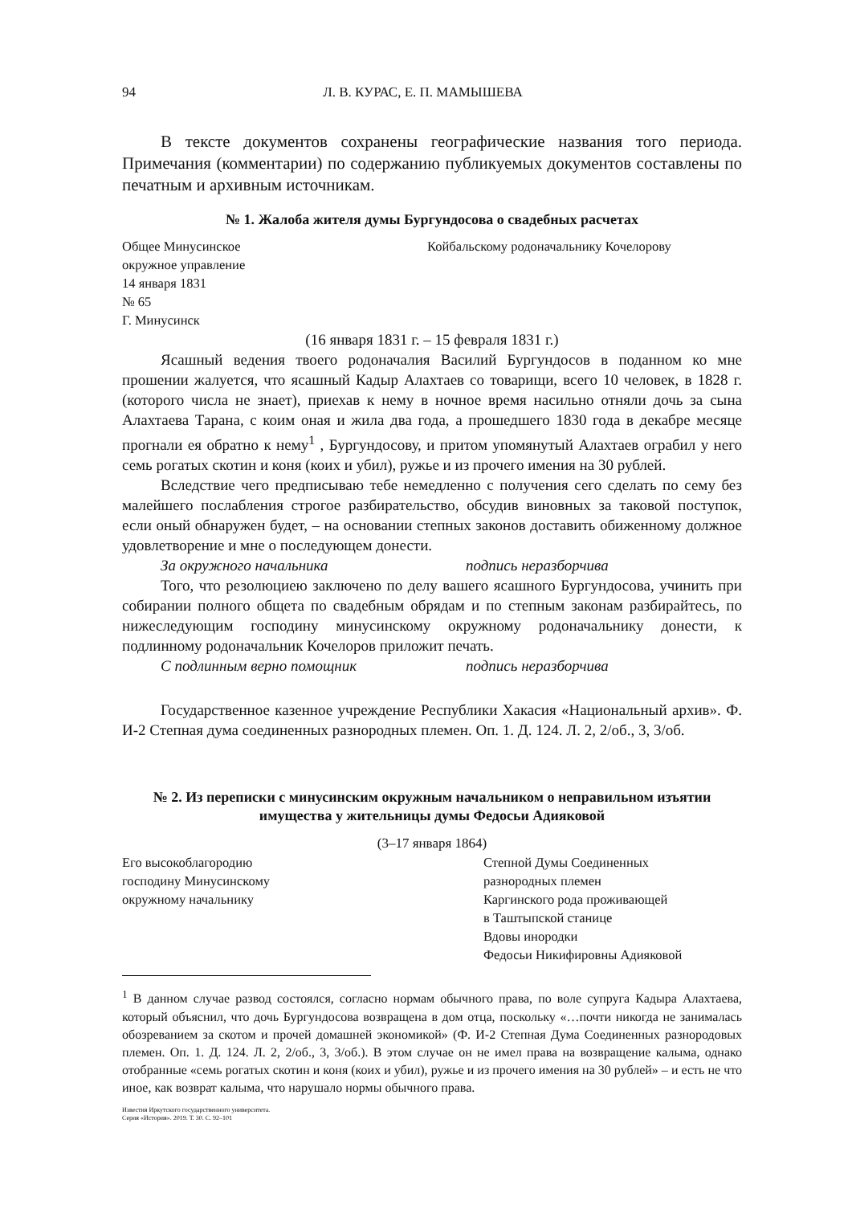94 Л. В. КУРАС, Е. П. МАМЫШЕВА
В тексте документов сохранены географические названия того периода. Примечания (комментарии) по содержанию публикуемых документов составлены по печатным и архивным источникам.
№ 1. Жалоба жителя думы Бургундосова о свадебных расчетах
Общее Минусинское
окружное управление
14 января 1831
№ 65
Г. Минусинск
Койбальскому родоначальнику Кочелорову
(16 января 1831 г. – 15 февраля 1831 г.)
Ясашный ведения твоего родоначалия Василий Бургундосов в поданном ко мне прошении жалуется, что ясашный Кадыр Алахтаев со товарищи, всего 10 человек, в 1828 г. (которого числа не знает), приехав к нему в ночное время насильно отняли дочь за сына Алахтаева Тарана, с коим оная и жила два года, а прошедшего 1830 года в декабре месяце прогнали ея обратно к нему<sup>1</sup> , Бургундосову, и притом упомянутый Алахтаев ограбил у него семь рогатых скотин и коня (коих и убил), ружье и из прочего имения на 30 рублей.
Вследствие чего предписываю тебе немедленно с получения сего сделать по сему без малейшего послабления строгое разбирательство, обсудив виновных за таковой поступок, если оный обнаружен будет, – на основании степных законов доставить обиженному должное удовлетворение и мне о последующем донести.
За окружного начальника подпись неразборчива
Того, что резолюциею заключено по делу вашего ясашного Бургундосова, учинить при собирании полного общета по свадебным обрядам и по степным законам разбирайтесь, по нижеследующим господину минусинскому окружному родоначальнику донести, к подлинному родоначальник Кочелоров приложит печать.
С подлинным верно помощник подпись неразборчива
Государственное казенное учреждение Республики Хакасия «Национальный архив». Ф. И-2 Степная дума соединенных разнородных племен. Оп. 1. Д. 124. Л. 2, 2/об., 3, 3/об.
№ 2. Из переписки с минусинским окружным начальником о неправильном изъятии имущества у жительницы думы Федосьи Адияковой
(3–17 января 1864)
Его высокоблагородию
господину Минусинскому
окружному начальнику
Степной Думы Соединенных
разнородных племен
Каргинского рода проживающей
в Таштыпской станице
Вдовы инородки
Федосьи Никифировны Адияковой
<sup>1</sup> В данном случае развод состоялся, согласно нормам обычного права, по воле супруга Кадыра Алахтаева, который объяснил, что дочь Бургундосова возвращена в дом отца, поскольку «…почти никогда не занималась обозреванием за скотом и прочей домашней экономикой» (Ф. И-2 Степная Дума Соединенных разнородовых племен. Оп. 1. Д. 124. Л. 2, 2/об., 3, 3/об.). В этом случае он не имел права на возвращение калыма, однако отобранные «семь рогатых скотин и коня (коих и убил), ружье и из прочего имения на 30 рублей» – и есть не что иное, как возврат калыма, что нарушало нормы обычного права.
Известия Иркутского государственного университета.
Серия «История». 2019. Т. 30. С. 92–101